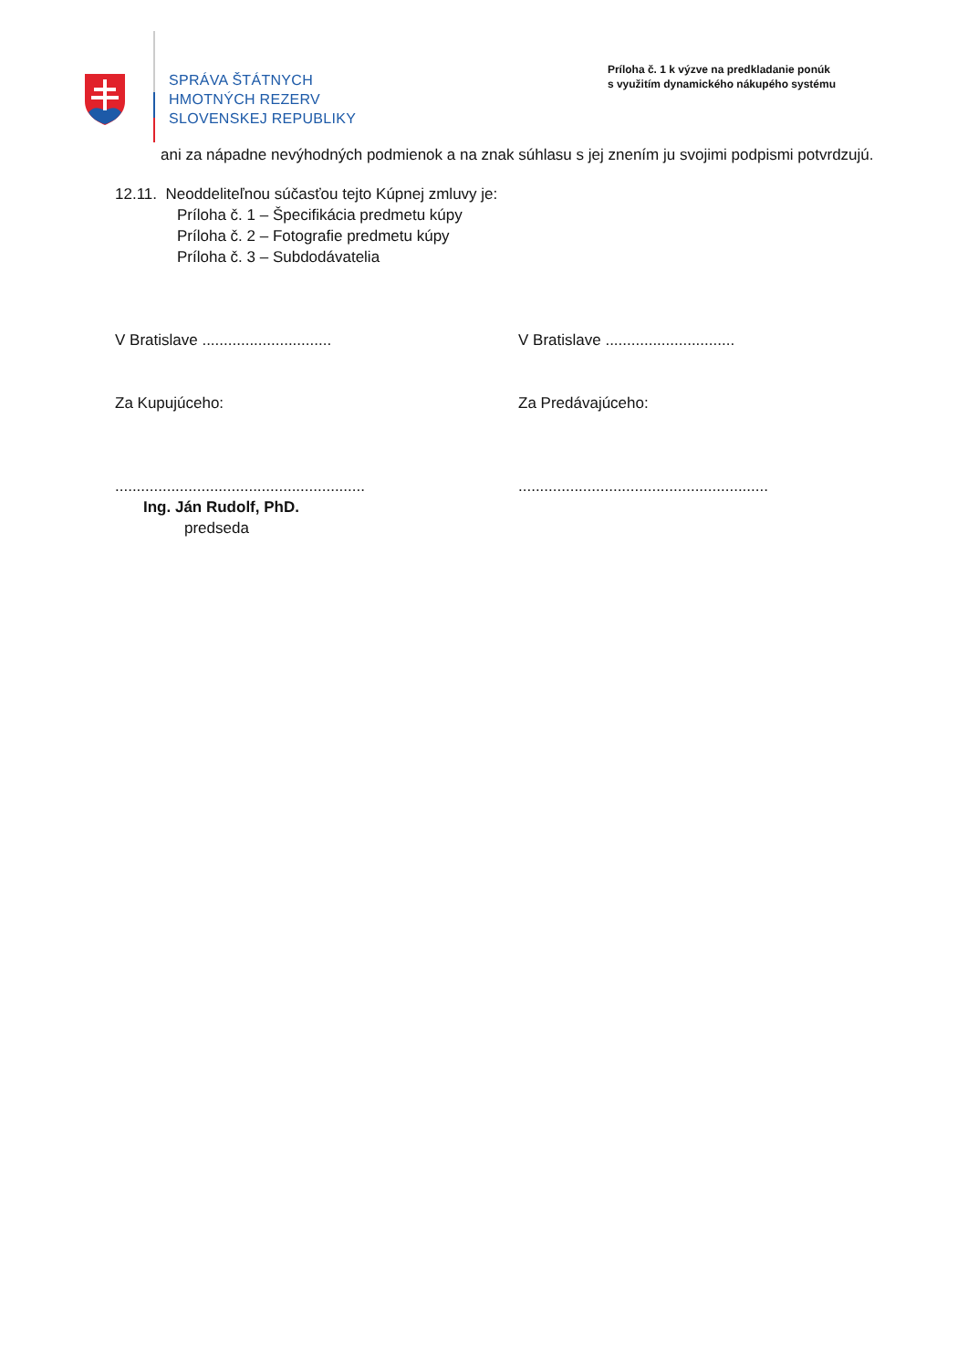SPRÁVA ŠTÁTNYCH
HMOTNÝCH REZERV
SLOVENSKEJ REPUBLIKY
Príloha č. 1 k výzve na predkladanie ponúk
s využitím dynamického nákupého systému
ani za nápadne nevýhodných podmienok a na znak súhlasu s jej znením ju svojimi podpismi potvrdzujú.
12.11. Neoddeliteľnou súčasťou tejto Kúpnej zmluvy je:
Príloha č. 1 – Špecifikácia predmetu kúpy
Príloha č. 2 – Fotografie predmetu kúpy
Príloha č. 3 – Subdodávatelia
V Bratislave .............................. V Bratislave ..............................
Za Kupujúceho: Za Predávajúceho:
..........................................................
..........................................................
Ing. Ján Rudolf, PhD.
predseda